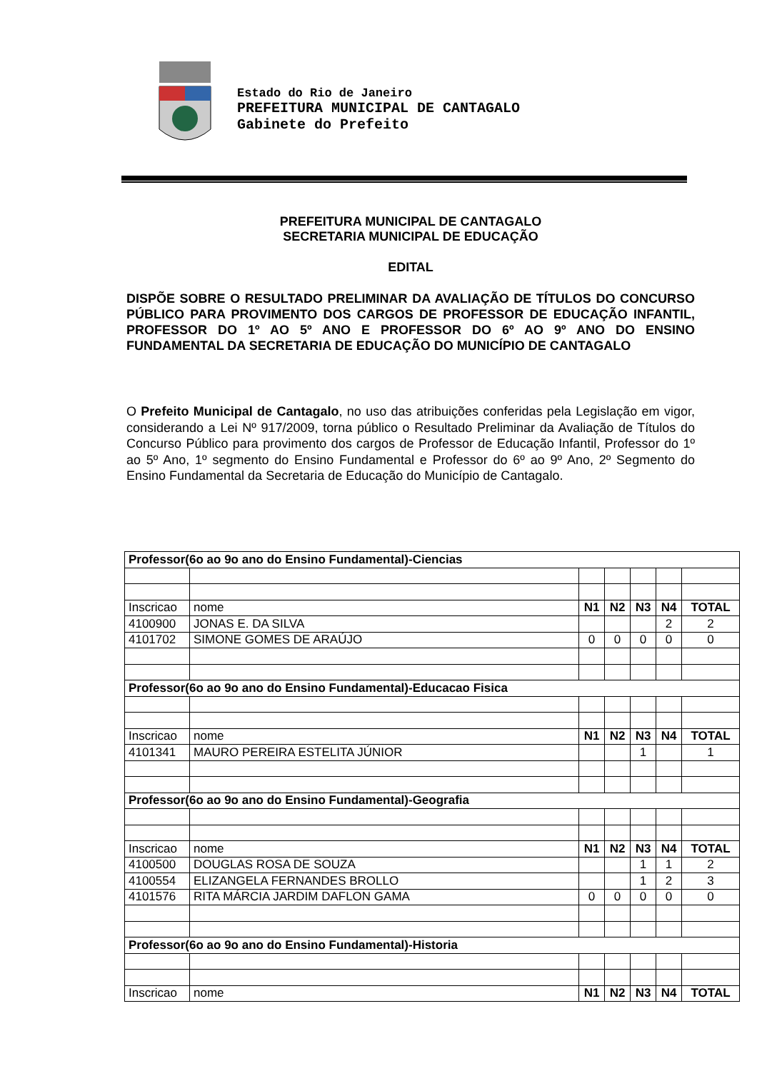Estado do Rio de Janeiro
PREFEITURA MUNICIPAL DE CANTAGALO
Gabinete do Prefeito
PREFEITURA MUNICIPAL DE CANTAGALO
SECRETARIA MUNICIPAL DE EDUCAÇÃO
EDITAL
DISPÕE SOBRE O RESULTADO PRELIMINAR DA AVALIAÇÃO DE TÍTULOS DO CONCURSO PÚBLICO PARA PROVIMENTO DOS CARGOS DE PROFESSOR DE EDUCAÇÃO INFANTIL, PROFESSOR DO 1º AO 5º ANO E PROFESSOR DO 6º AO 9º ANO DO ENSINO FUNDAMENTAL DA SECRETARIA DE EDUCAÇÃO DO MUNICÍPIO DE CANTAGALO
O Prefeito Municipal de Cantagalo, no uso das atribuições conferidas pela Legislação em vigor, considerando a Lei Nº 917/2009, torna público o Resultado Preliminar da Avaliação de Títulos do Concurso Público para provimento dos cargos de Professor de Educação Infantil, Professor do 1º ao 5º Ano, 1º segmento do Ensino Fundamental e Professor do 6º ao 9º Ano, 2º Segmento do Ensino Fundamental da Secretaria de Educação do Município de Cantagalo.
| Professor(6o ao 9o ano do Ensino Fundamental)-Ciencias | | | | | | |
| Inscricao | nome | N1 | N2 | N3 | N4 | TOTAL |
| 4100900 | JONAS E. DA SILVA | | | | 2 | 2 |
| 4101702 | SIMONE GOMES DE ARAÚJO | 0 | 0 | 0 | 0 | 0 |
| Professor(6o ao 9o ano do Ensino Fundamental)-Educacao Fisica | | | | | | |
| Inscricao | nome | N1 | N2 | N3 | N4 | TOTAL |
| 4101341 | MAURO PEREIRA ESTELITA JÚNIOR | | | 1 | | 1 |
| Professor(6o ao 9o ano do Ensino Fundamental)-Geografia | | | | | | |
| Inscricao | nome | N1 | N2 | N3 | N4 | TOTAL |
| 4100500 | DOUGLAS ROSA DE SOUZA | | | 1 | 1 | 2 |
| 4100554 | ELIZANGELA FERNANDES BROLLO | | | 1 | 2 | 3 |
| 4101576 | RITA MÁRCIA JARDIM DAFLON GAMA | 0 | 0 | 0 | 0 | 0 |
| Professor(6o ao 9o ano do Ensino Fundamental)-Historia | | | | | | |
| Inscricao | nome | N1 | N2 | N3 | N4 | TOTAL |